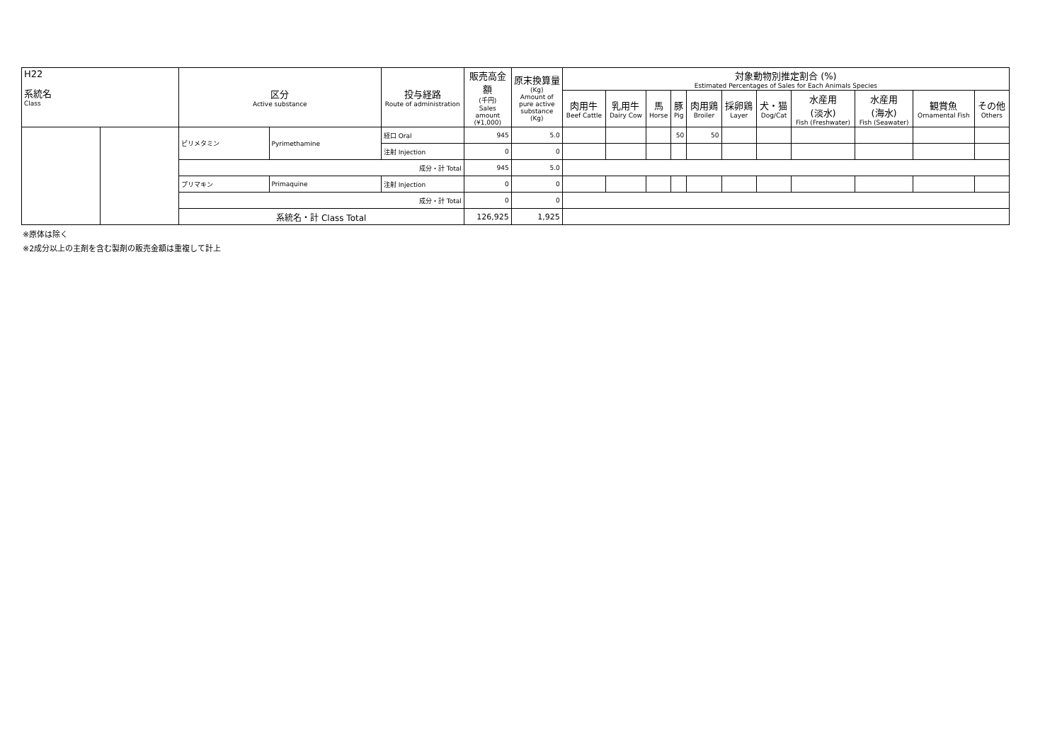| H22 系統名 Class | | 区分 Active substance | | 投与経路 Route of administration | 販売高金額 (千円) Sales amount (¥1,000) | 原末換算量 (Kg) Amount of pure active substance (Kg) | 対象動物別推定割合 (%) Estimated Percentages of Sales for Each Animals Species | | | | | | | | | | |
| --- | --- | --- | --- | --- | --- | --- | --- | --- | --- | --- | --- | --- | --- | --- | --- | --- | --- |
| | | | | | | | 肉用牛 Beef Cattle | 乳用牛 Dairy Cow | 馬 Horse | 豚 Pig | 肉用鶏 Broiler | 採卵鶏 Layer | 犬・猫 Dog/Cat | 水産用 (淡水) Fish (Freshwater) | 水産用 (海水) Fish (Seawater) | 観賞魚 Ornamental Fish | その他 Others |
| | | ピリメタミン | Pyrimethamine | 経口 Oral | 945 | 5.0 | | | | 50 | 50 | | | | | | |
| | | | | 注射 Injection | 0 | 0 | | | | | | | | | | | |
| | | 成分・計 Total | | | 945 | 5.0 | | | | | | | | | | | |
| | | プリマキン | Primaquine | 注射 Injection | 0 | 0 | | | | | | | | | | | |
| | | 成分・計 Total | | | 0 | 0 | | | | | | | | | | | |
| | | 系統名・計 Class Total | | | 126,925 | 1,925 | | | | | | | | | | | |
※原体は除く
※2成分以上の主剤を含む製剤の販売金額は重複して計上